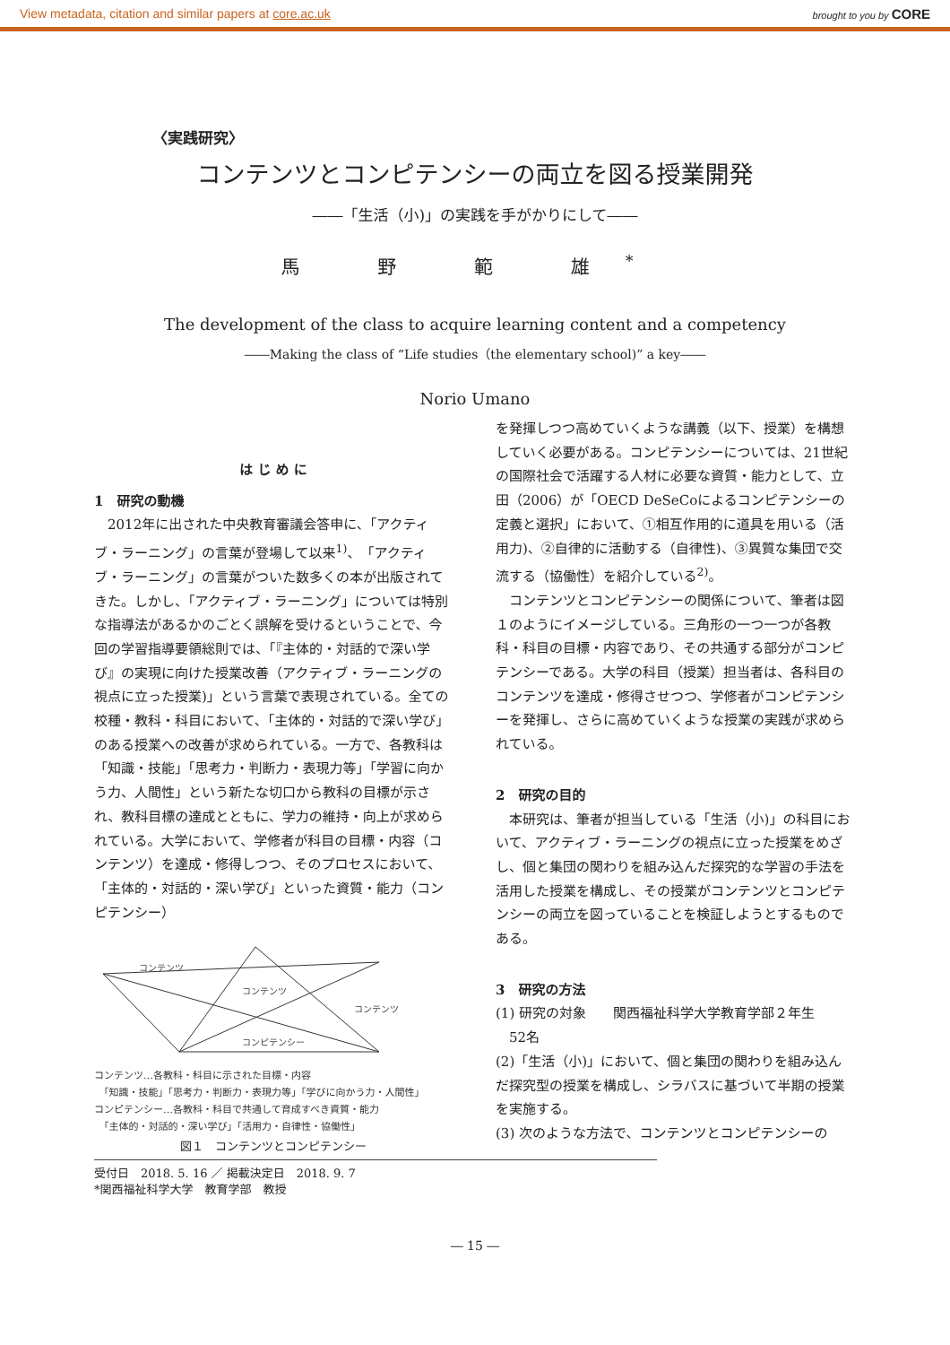View metadata, citation and similar papers at core.ac.uk brought to you by CORE
〈実践研究〉
コンテンツとコンピテンシーの両立を図る授業開発
――「生活（小)」の実践を手がかりにして――
馬 野 範 雄<sup>*</sup>
The development of the class to acquire learning content and a competency
――Making the class of “Life studies（the elementary school)” a key――
Norio Umano
は じ め に
1　研究の動機
2012年に出された中央教育審議会答申に、「アクティブ・ラーニング」の言葉が登場して以来<sup>1)</sup>、「アクティブ・ラーニング」の言葉がついた数多くの本が出版されてきた。しかし、「アクティブ・ラーニング」については特別な指導法があるかのごとく誤解を受けるということで、今回の学習指導要領総則では、「『主体的・対話的で深い学び』の実現に向けた授業改善（アクティブ・ラーニングの視点に立った授業)」という言葉で表現されている。全ての校種・教科・科目において、「主体的・対話的で深い学び」のある授業への改善が求められている。一方で、各教科は「知識・技能」「思考力・判断力・表現力等」「学習に向かう力、人間性」という新たな切口から教科の目標が示され、教科目標の達成とともに、学力の維持・向上が求められている。大学において、学修者が科目の目標・内容（コンテンツ）を達成・修得しつつ、そのプロセスにおいて、「主体的・対話的・深い学び」といった資質・能力（コンピテンシー）
コンテンツ
コンテンツ
コンテンツ
コンピテンシー
コンテンツ…各教科・科目に示された目標・内容
　「知識・技能」「思考力・判断力・表現力等」「学びに向かう力・人間性」
コンピテンシー…各教科・科目で共通して育成すべき資質・能力
　「主体的・対話的・深い学び」「活用力・自律性・協働性」
図１　コンテンツとコンピテンシー
を発揮しつつ高めていくような講義（以下、授業）を構想していく必要がある。コンピテンシーについては、21世紀の国際社会で活躍する人材に必要な資質・能力として、立田（2006）が「OECD DeSeCoによるコンピテンシーの定義と選択」において、①相互作用的に道具を用いる（活用力)、②自律的に活動する（自律性)、③異質な集団で交流する（協働性）を紹介している<sup>2)</sup>。
コンテンツとコンピテンシーの関係について、筆者は図１のようにイメージしている。三角形の一つ一つが各教科・科目の目標・内容であり、その共通する部分がコンピテンシーである。大学の科目（授業）担当者は、各科目のコンテンツを達成・修得させつつ、学修者がコンピテンシーを発揮し、さらに高めていくような授業の実践が求められている。
2　研究の目的
本研究は、筆者が担当している「生活（小)」の科目において、アクティブ・ラーニングの視点に立った授業をめざし、個と集団の関わりを組み込んだ探究的な学習の手法を活用した授業を構成し、その授業がコンテンツとコンピテンシーの両立を図っていることを検証しようとするものである。
3　研究の方法
(1) 研究の対象　　関西福祉科学大学教育学部２年生
　52名
(2)「生活（小)」において、個と集団の関わりを組み込んだ探究型の授業を構成し、シラバスに基づいて半期の授業を実施する。
(3) 次のような方法で、コンテンツとコンピテンシーの
受付日　2018. 5. 16 ／ 掲載決定日　2018. 9. 7
*関西福祉科学大学　教育学部　教授
― 15 ―